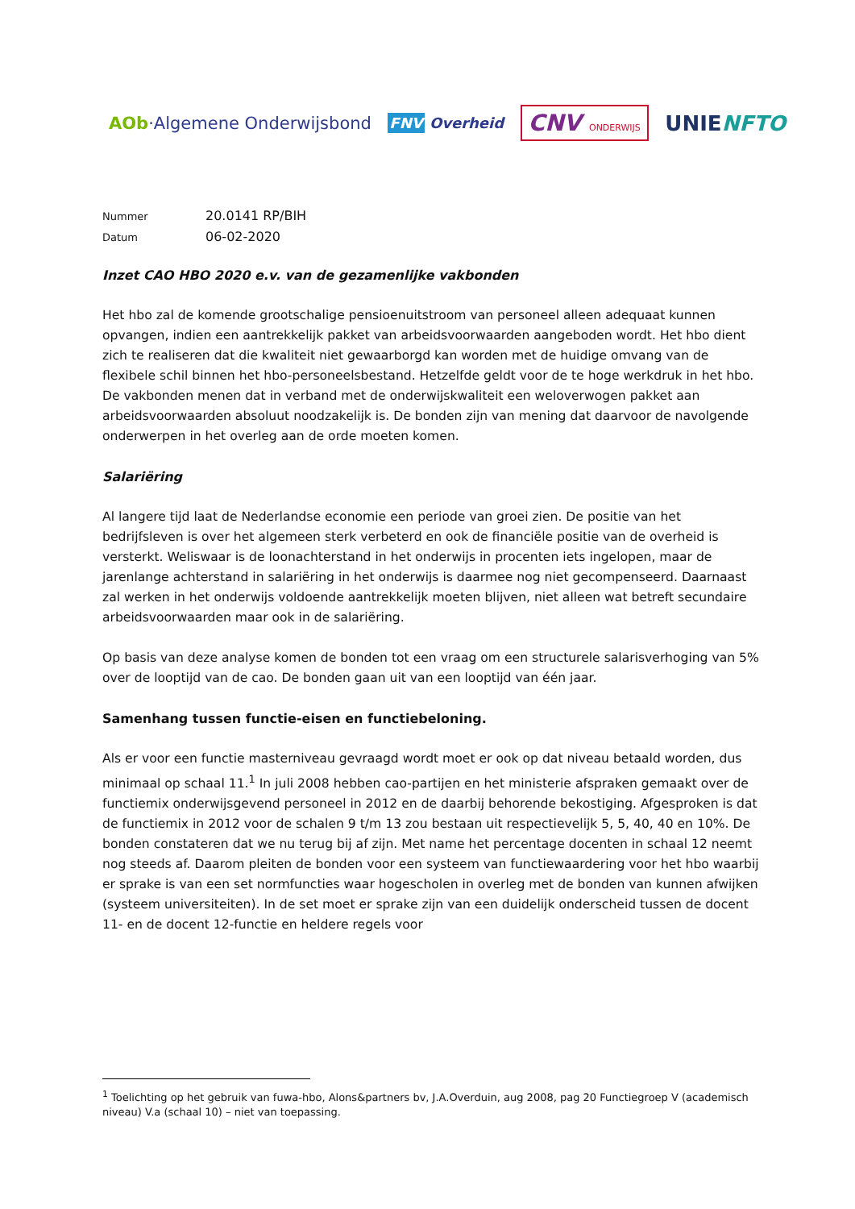AOb·Algemene Onderwijsbond
FNV Overheid
CNV ONDERWIJS
UNIENFTO
Nummer 20.0141 RP/BIH
Datum 06-02-2020
Inzet CAO HBO 2020 e.v. van de gezamenlijke vakbonden
Het hbo zal de komende grootschalige pensioenuitstroom van personeel alleen adequaat kunnen opvangen, indien een aantrekkelijk pakket van arbeidsvoorwaarden aangeboden wordt. Het hbo dient zich te realiseren dat die kwaliteit niet gewaarborgd kan worden met de huidige omvang van de flexibele schil binnen het hbo-personeelsbestand. Hetzelfde geldt voor de te hoge werkdruk in het hbo. De vakbonden menen dat in verband met de onderwijskwaliteit een weloverwogen pakket aan arbeidsvoorwaarden absoluut noodzakelijk is. De bonden zijn van mening dat daarvoor de navolgende onderwerpen in het overleg aan de orde moeten komen.
Salariëring
Al langere tijd laat de Nederlandse economie een periode van groei zien. De positie van het bedrijfsleven is over het algemeen sterk verbeterd en ook de financiële positie van de overheid is versterkt. Weliswaar is de loonachterstand in het onderwijs in procenten iets ingelopen, maar de jarenlange achterstand in salariëring in het onderwijs is daarmee nog niet gecompenseerd. Daarnaast zal werken in het onderwijs voldoende aantrekkelijk moeten blijven, niet alleen wat betreft secundaire arbeidsvoorwaarden maar ook in de salariëring.
Op basis van deze analyse komen de bonden tot een vraag om een structurele salarisverhoging van 5% over de looptijd van de cao. De bonden gaan uit van een looptijd van één jaar.
Samenhang tussen functie-eisen en functiebeloning.
Als er voor een functie masterniveau gevraagd wordt moet er ook op dat niveau betaald worden, dus minimaal op schaal 11.<sup>1</sup> In juli 2008 hebben cao-partijen en het ministerie afspraken gemaakt over de functiemix onderwijsgevend personeel in 2012 en de daarbij behorende bekostiging. Afgesproken is dat de functiemix in 2012 voor de schalen 9 t/m 13 zou bestaan uit respectievelijk 5, 5, 40, 40 en 10%. De bonden constateren dat we nu terug bij af zijn. Met name het percentage docenten in schaal 12 neemt nog steeds af. Daarom pleiten de bonden voor een systeem van functiewaardering voor het hbo waarbij er sprake is van een set normfuncties waar hogescholen in overleg met de bonden van kunnen afwijken (systeem universiteiten). In de set moet er sprake zijn van een duidelijk onderscheid tussen de docent 11- en de docent 12-functie en heldere regels voor
<sup>1</sup> Toelichting op het gebruik van fuwa-hbo, Alons&partners bv, J.A.Overduin, aug 2008, pag 20 Functiegroep V (academisch niveau) V.a (schaal 10) – niet van toepassing.